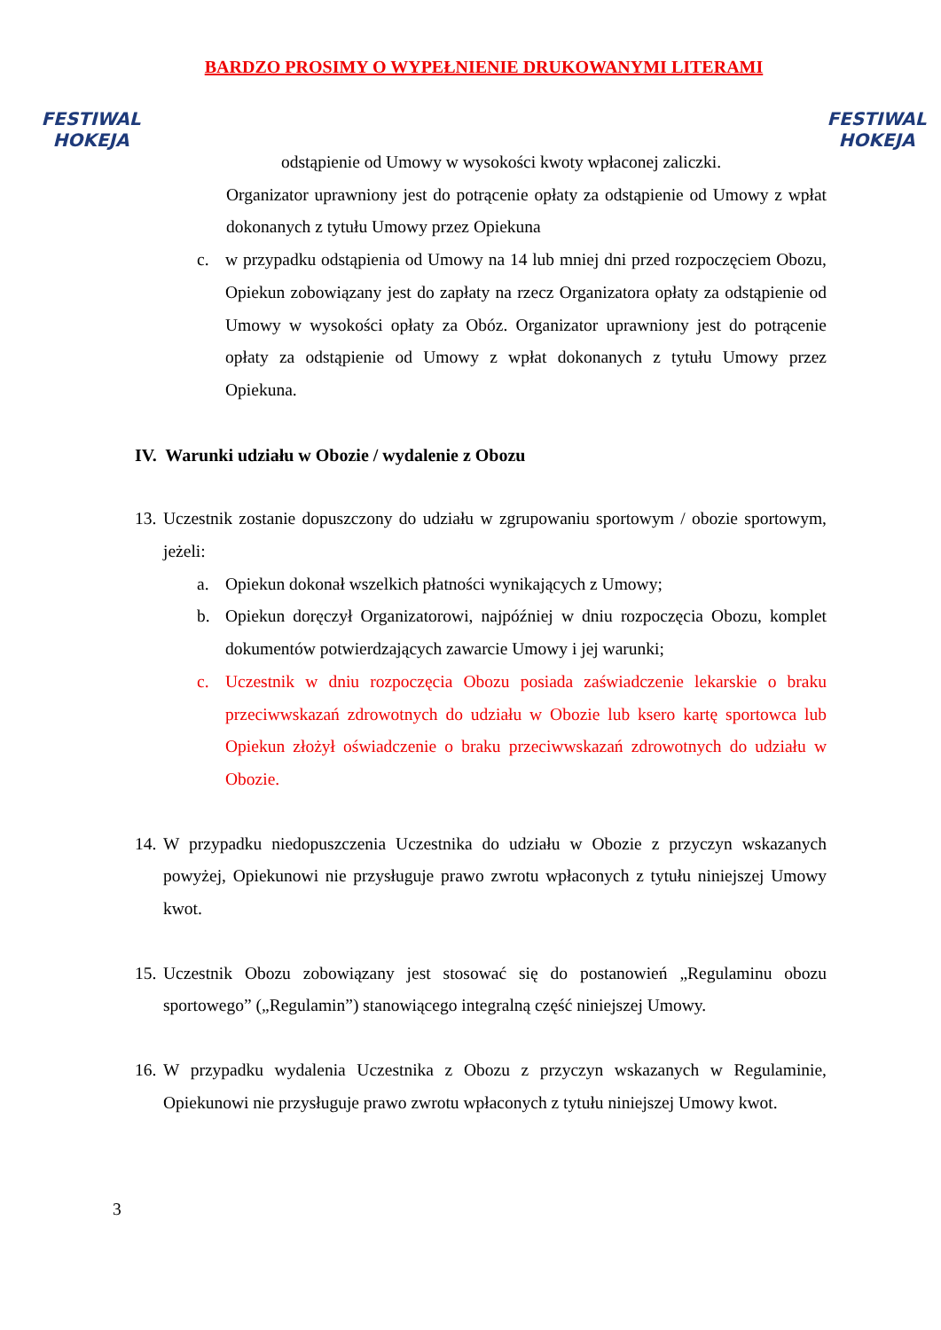FESTIWAL
HOKEJA
BARDZO PROSIMY O WYPEŁNIENIE DRUKOWANYMI LITERAMI
FESTIWAL
HOKEJA
odstąpienie od Umowy w wysokości kwoty wpłaconej zaliczki.
Organizator uprawniony jest do potrącenie opłaty za odstąpienie od Umowy z wpłat dokonanych z tytułu Umowy przez Opiekuna
c. w przypadku odstąpienia od Umowy na 14 lub mniej dni przed rozpoczęciem Obozu, Opiekun zobowiązany jest do zapłaty na rzecz Organizatora opłaty za odstąpienie od Umowy w wysokości opłaty za Obóz. Organizator uprawniony jest do potrącenie opłaty za odstąpienie od Umowy z wpłat dokonanych z tytułu Umowy przez Opiekuna.
IV. Warunki udziału w Obozie / wydalenie z Obozu
13. Uczestnik zostanie dopuszczony do udziału w zgrupowaniu sportowym / obozie sportowym, jeżeli:
a. Opiekun dokonał wszelkich płatności wynikających z Umowy;
b. Opiekun doręczył Organizatorowi, najpóźniej w dniu rozpoczęcia Obozu, komplet dokumentów potwierdzających zawarcie Umowy i jej warunki;
c. Uczestnik w dniu rozpoczęcia Obozu posiada zaświadczenie lekarskie o braku przeciwwskazań zdrowotnych do udziału w Obozie lub ksero kartę sportowca lub Opiekun złożył oświadczenie o braku przeciwwskazań zdrowotnych do udziału w Obozie.
14. W przypadku niedopuszczenia Uczestnika do udziału w Obozie z przyczyn wskazanych powyżej, Opiekunowi nie przysługuje prawo zwrotu wpłaconych z tytułu niniejszej Umowy kwot.
15. Uczestnik Obozu zobowiązany jest stosować się do postanowień „Regulaminu obozu sportowego” („Regulamin”) stanowiącego integralną część niniejszej Umowy.
16. W przypadku wydalenia Uczestnika z Obozu z przyczyn wskazanych w Regulaminie, Opiekunowi nie przysługuje prawo zwrotu wpłaconych z tytułu niniejszej Umowy kwot.
3